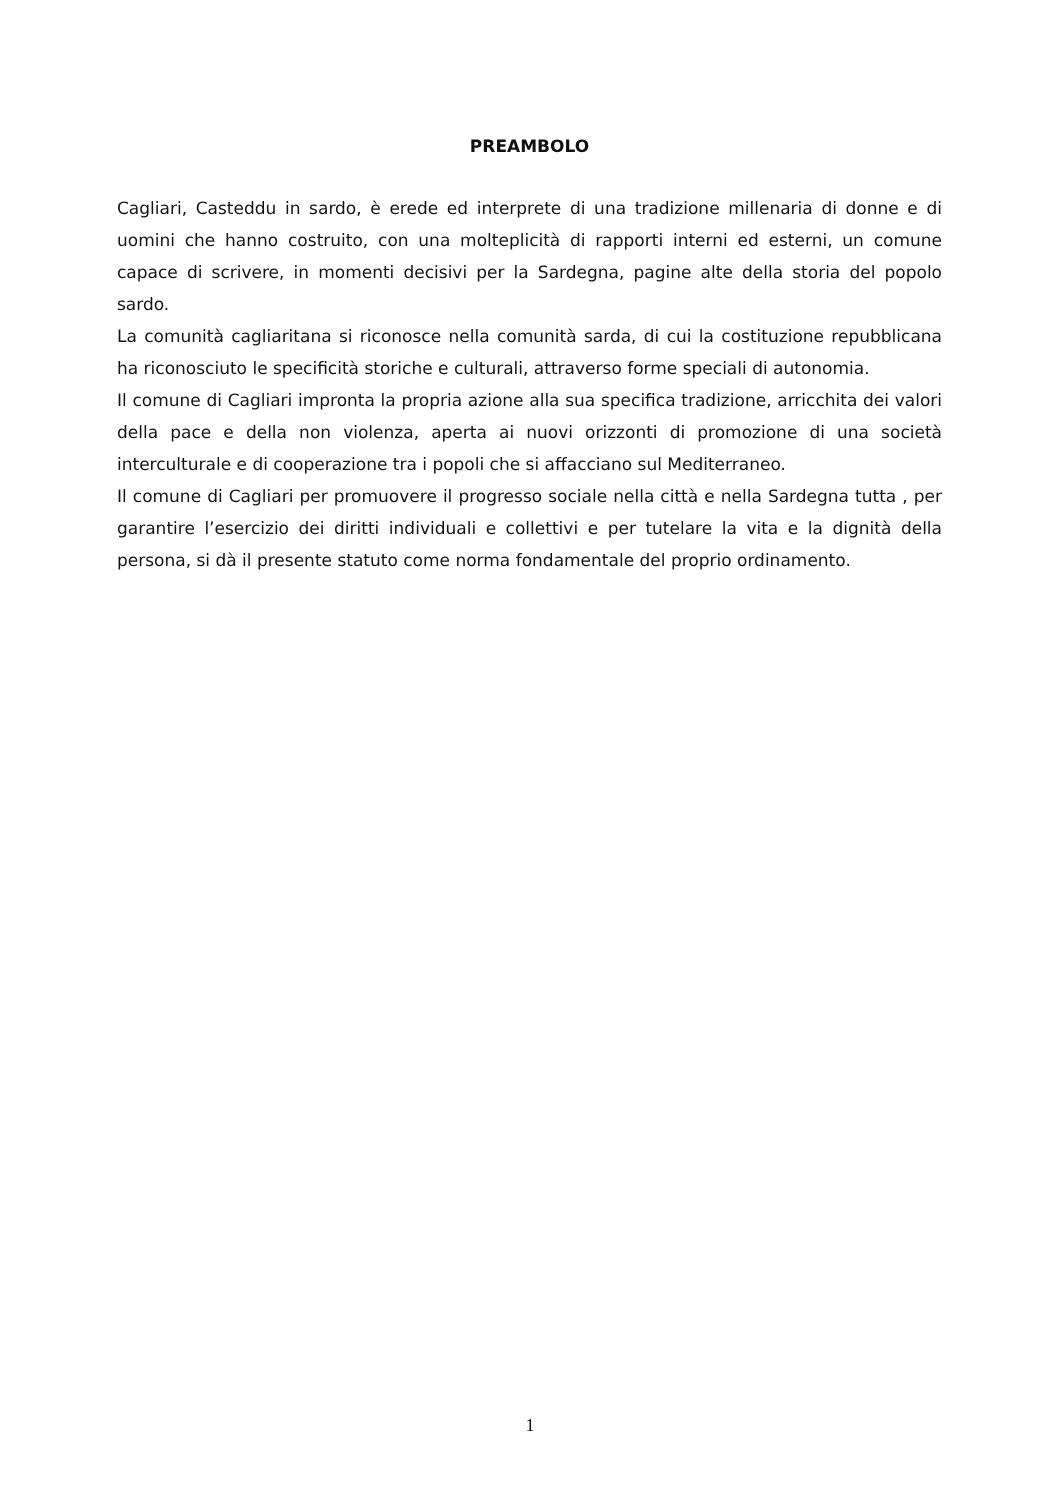PREAMBOLO
Cagliari, Casteddu in sardo, è erede ed interprete di una tradizione millenaria di donne e di uomini che hanno costruito, con una molteplicità di rapporti interni ed esterni, un comune capace di scrivere, in momenti decisivi per la Sardegna, pagine alte della storia del popolo sardo.
La comunità cagliaritana si riconosce nella comunità sarda, di cui la costituzione repubblicana ha riconosciuto le specificità storiche e culturali, attraverso forme speciali di autonomia.
Il comune di Cagliari impronta la propria azione alla sua specifica tradizione, arricchita dei valori della pace e della non violenza, aperta ai nuovi orizzonti di promozione di una società interculturale e di cooperazione tra i popoli che si affacciano sul Mediterraneo.
Il comune di Cagliari per promuovere il progresso sociale nella città e nella Sardegna tutta , per garantire l’esercizio dei diritti individuali e collettivi e per tutelare la vita e la dignità della persona, si dà il presente statuto come norma fondamentale del proprio ordinamento.
1